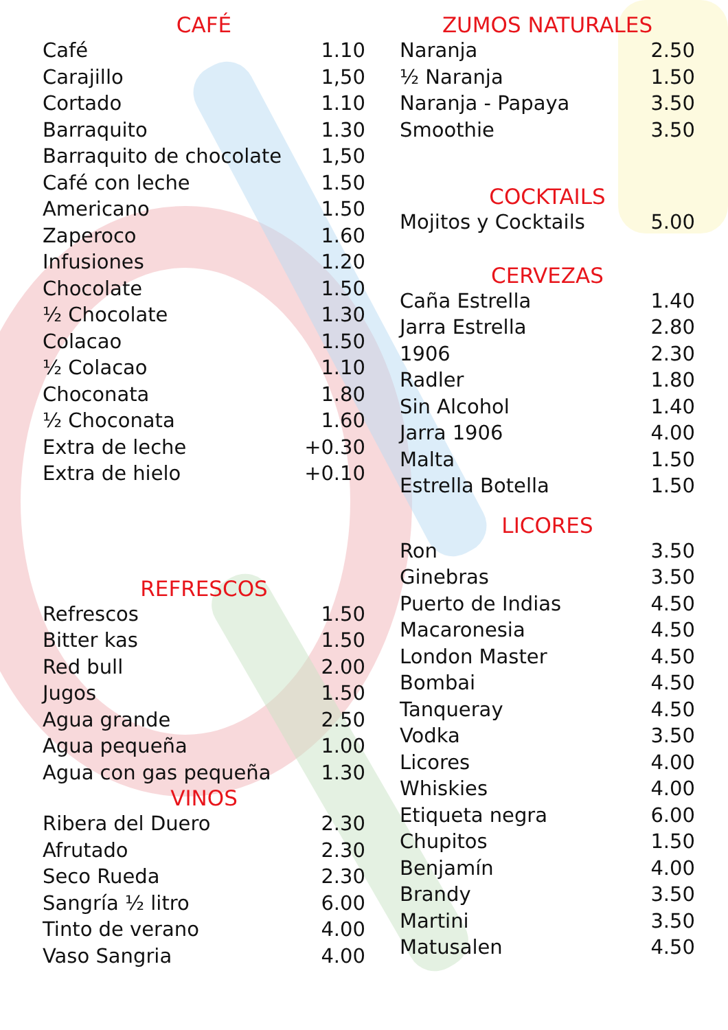CAFÉ
| Café | 1.10 |
| Carajillo | 1,50 |
| Cortado | 1.10 |
| Barraquito | 1.30 |
| Barraquito de chocolate | 1,50 |
| Café con leche | 1.50 |
| Americano | 1.50 |
| Zaperoco | 1.60 |
| Infusiones | 1.20 |
| Chocolate | 1.50 |
| ½ Chocolate | 1.30 |
| Colacao | 1.50 |
| ½ Colacao | 1.10 |
| Choconata | 1.80 |
| ½ Choconata | 1.60 |
| Extra de leche | +0.30 |
| Extra de hielo | +0.10 |
REFRESCOS
| Refrescos | 1.50 |
| Bitter kas | 1.50 |
| Red bull | 2.00 |
| Jugos | 1.50 |
| Agua grande | 2.50 |
| Agua pequeña | 1.00 |
| Agua con gas pequeña | 1.30 |
VINOS
| Ribera del Duero | 2.30 |
| Afrutado | 2.30 |
| Seco Rueda | 2.30 |
| Sangría ½ litro | 6.00 |
| Tinto de verano | 4.00 |
| Vaso Sangria | 4.00 |
ZUMOS NATURALES
| Naranja | 2.50 |
| ½ Naranja | 1.50 |
| Naranja - Papaya | 3.50 |
| Smoothie | 3.50 |
COCKTAILS
| Mojitos y Cocktails | 5.00 |
CERVEZAS
| Caña Estrella | 1.40 |
| Jarra Estrella | 2.80 |
| 1906 | 2.30 |
| Radler | 1.80 |
| Sin Alcohol | 1.40 |
| Jarra 1906 | 4.00 |
| Malta | 1.50 |
| Estrella Botella | 1.50 |
LICORES
| Ron | 3.50 |
| Ginebras | 3.50 |
| Puerto de Indias | 4.50 |
| Macaronesia | 4.50 |
| London Master | 4.50 |
| Bombai | 4.50 |
| Tanqueray | 4.50 |
| Vodka | 3.50 |
| Licores | 4.00 |
| Whiskies | 4.00 |
| Etiqueta negra | 6.00 |
| Chupitos | 1.50 |
| Benjamín | 4.00 |
| Brandy | 3.50 |
| Martini | 3.50 |
| Matusalen | 4.50 |